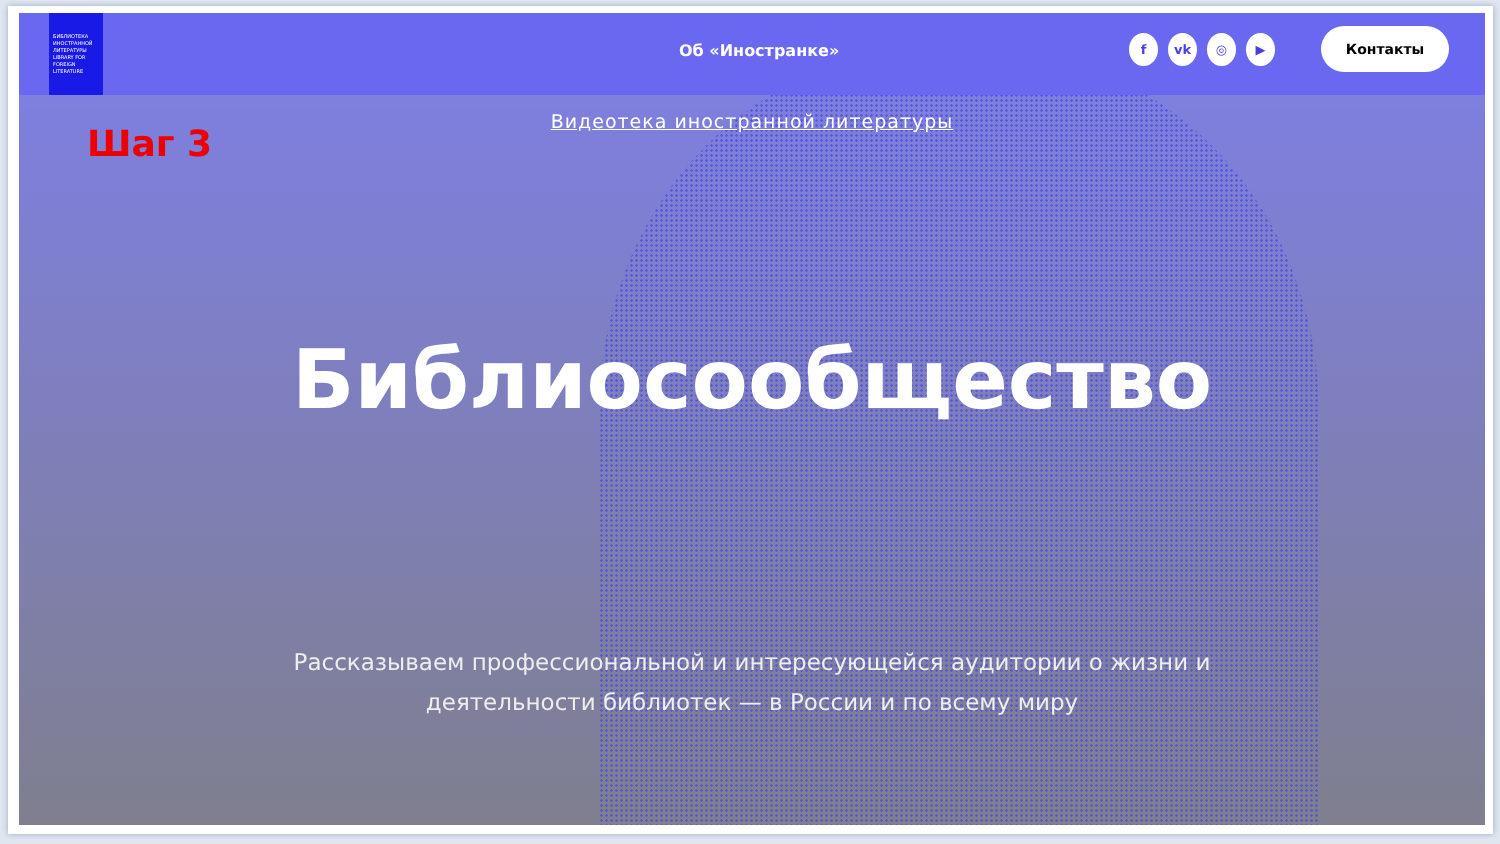БИБЛИОТЕКА ИНОСТРАННОЙ ЛИТЕРАТУРЫ LIBRARY FOR FOREIGN LITERATURE
Об «Иностранке» fvk ◎ ▶ Контакты
Видеотека иностранной литературы
Шаг 3
Библиосообщество
Рассказываем профессиональной и интересующейся аудитории о жизни и деятельности библиотек — в России и по всему миру